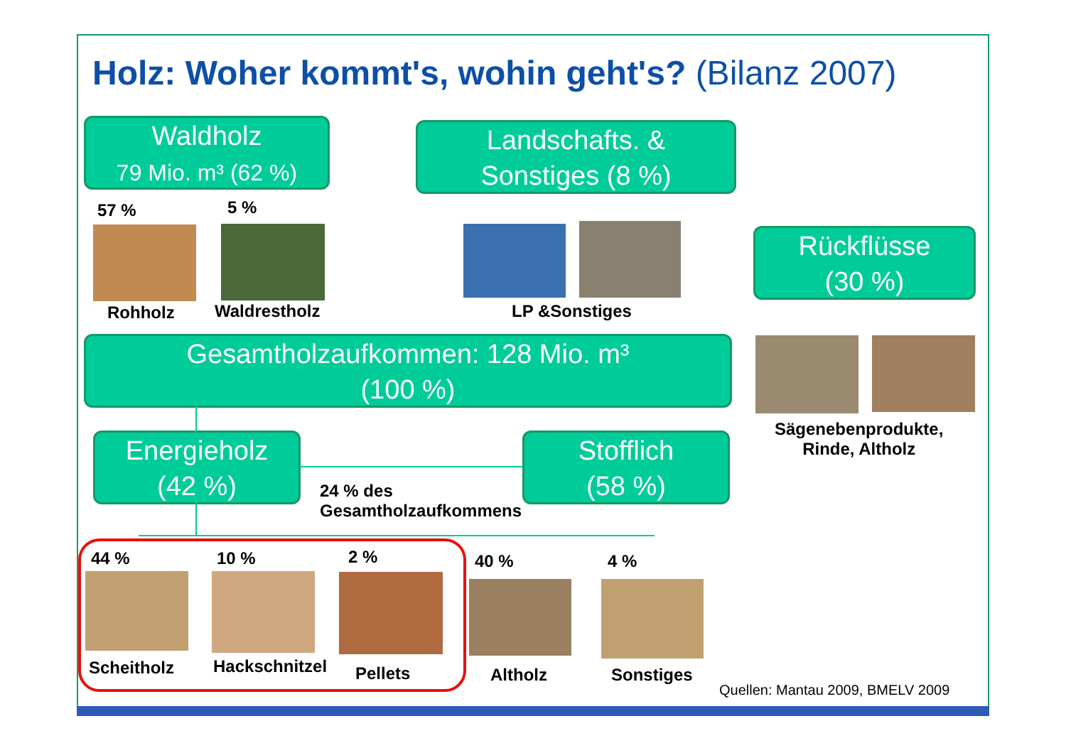Holz: Woher kommt's, wohin geht's? (Bilanz 2007)
Waldholz
79 Mio. m³ (62 %)
Landschafts. &
Sonstiges (8 %)
Rückflüsse
(30 %)
57 % 5 %
Rohholz Waldrestholz LP &Sonstiges
Gesamtholzaufkommen: 128 Mio. m³
(100 %)
Sägenebenprodukte,
Rinde, Altholz
Energieholz
(42 %)
Stofflich
(58 %)
24 % des
Gesamtholzaufkommens
44 % 10 % 2 % 40 % 4 %
Scheitholz Hackschnitzel Pellets Altholz Sonstiges
Quellen: Mantau 2009, BMELV 2009